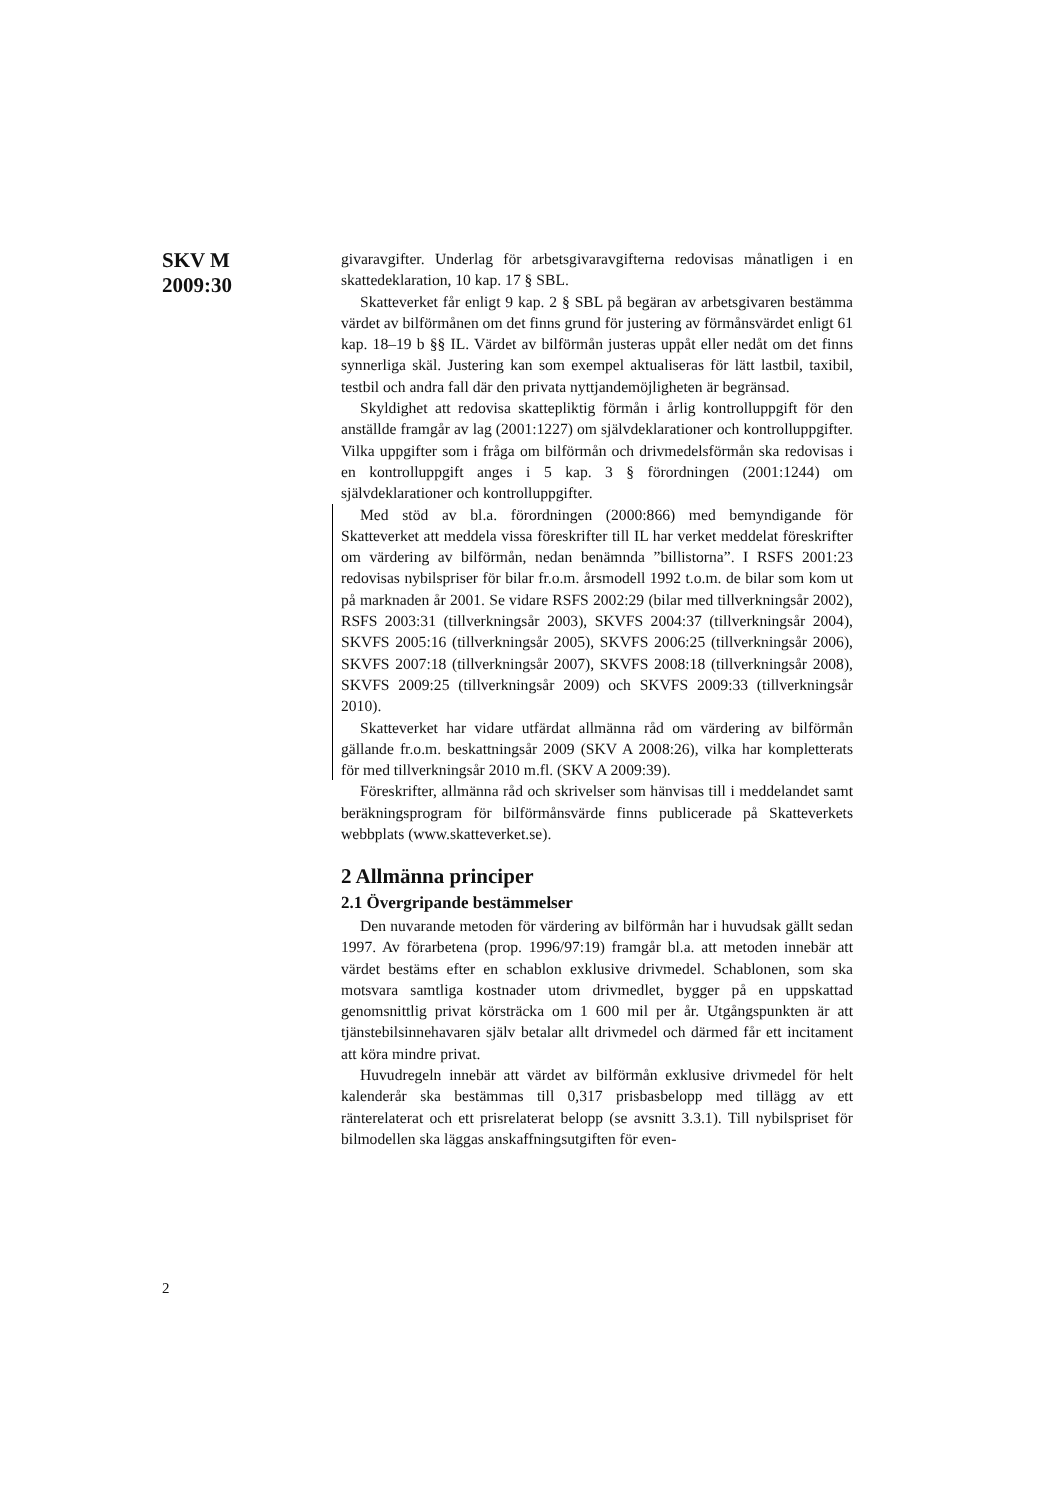SKV M
2009:30
givaravgifter. Underlag för arbetsgivaravgifterna redovisas månatligen i en skattedeklaration, 10 kap. 17 § SBL.
Skatteverket får enligt 9 kap. 2 § SBL på begäran av arbetsgivaren bestämma värdet av bilförmånen om det finns grund för justering av förmånsvärdet enligt 61 kap. 18–19 b §§ IL. Värdet av bilförmån justeras uppåt eller nedåt om det finns synnerliga skäl. Justering kan som exempel aktualiseras för lätt lastbil, taxibil, testbil och andra fall där den privata nyttjandemöjligheten är begränsad.
Skyldighet att redovisa skattepliktig förmån i årlig kontrolluppgift för den anställde framgår av lag (2001:1227) om självdeklarationer och kontrolluppgifter. Vilka uppgifter som i fråga om bilförmån och drivmedelsförmån ska redovisas i en kontrolluppgift anges i 5 kap. 3 § förordningen (2001:1244) om självdeklarationer och kontrolluppgifter.
Med stöd av bl.a. förordningen (2000:866) med bemyndigande för Skatteverket att meddela vissa föreskrifter till IL har verket meddelat föreskrifter om värdering av bilförmån, nedan benämnda ”billistorna”. I RSFS 2001:23 redovisas nybilspriser för bilar fr.o.m. årsmodell 1992 t.o.m. de bilar som kom ut på marknaden år 2001. Se vidare RSFS 2002:29 (bilar med tillverkningsår 2002), RSFS 2003:31 (tillverk­ningsår 2003), SKVFS 2004:37 (tillverkningsår 2004), SKVFS 2005:16 (tillverkningsår 2005), SKVFS 2006:25 (tillverkningsår 2006), SKVFS 2007:18 (tillverkningsår 2007), SKVFS 2008:18 (tillverkningsår 2008), SKVFS 2009:25 (tillverkningsår 2009) och SKVFS 2009:33 (tillverkningsår 2010).
Skatteverket har vidare utfärdat allmänna råd om värdering av bilförmån gällande fr.o.m. beskattningsår 2009 (SKV A 2008:26), vilka har kompletterats för med tillverkningsår 2010 m.fl. (SKV A 2009:39).
Föreskrifter, allmänna råd och skrivelser som hänvisas till i medde­landet samt beräkningsprogram för bilförmånsvärde finns publicerade på Skatteverkets webbplats (www.skatteverket.se).
2 Allmänna principer
2.1 Övergripande bestämmelser
Den nuvarande metoden för värdering av bilförmån har i huvudsak gällt sedan 1997. Av förarbetena (prop. 1996/97:19) framgår bl.a. att metoden innebär att värdet bestäms efter en schablon exklusive driv­medel. Schablonen, som ska motsvara samtliga kostnader utom driv­medlet, bygger på en uppskattad genomsnittlig privat körsträcka om 1 600 mil per år. Utgångspunkten är att tjänstebilsinnehavaren själv betalar allt drivmedel och därmed får ett incitament att köra mindre privat.
Huvudregeln innebär att värdet av bilförmån exklusive drivmedel för helt kalenderår ska bestämmas till 0,317 prisbasbelopp med tillägg av ett ränterelaterat och ett prisrelaterat belopp (se avsnitt 3.3.1). Till nybilspriset för bilmodellen ska läggas anskaffningsutgiften för even-
2